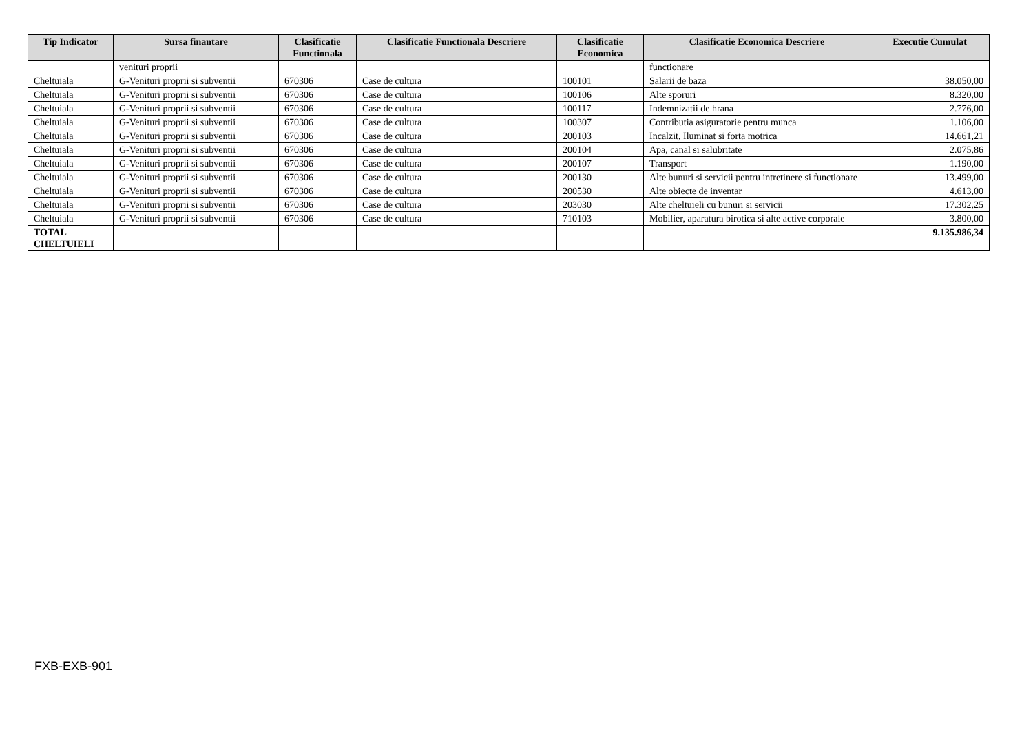| Tip Indicator | Sursa finantare | Clasificatie Functionala | Clasificatie Functionala Descriere | Clasificatie Economica | Clasificatie Economica Descriere | Executie Cumulat |
| --- | --- | --- | --- | --- | --- | --- |
| | venituri proprii | | | | functionare | |
| Cheltuiala | G-Venituri proprii si subventii | 670306 | Case de cultura | 100101 | Salarii de baza | 38.050,00 |
| Cheltuiala | G-Venituri proprii si subventii | 670306 | Case de cultura | 100106 | Alte sporuri | 8.320,00 |
| Cheltuiala | G-Venituri proprii si subventii | 670306 | Case de cultura | 100117 | Indemnizatii de hrana | 2.776,00 |
| Cheltuiala | G-Venituri proprii si subventii | 670306 | Case de cultura | 100307 | Contributia asiguratorie pentru munca | 1.106,00 |
| Cheltuiala | G-Venituri proprii si subventii | 670306 | Case de cultura | 200103 | Incalzit, Iluminat si forta motrica | 14.661,21 |
| Cheltuiala | G-Venituri proprii si subventii | 670306 | Case de cultura | 200104 | Apa, canal si salubritate | 2.075,86 |
| Cheltuiala | G-Venituri proprii si subventii | 670306 | Case de cultura | 200107 | Transport | 1.190,00 |
| Cheltuiala | G-Venituri proprii si subventii | 670306 | Case de cultura | 200130 | Alte bunuri si servicii pentru intretinere si functionare | 13.499,00 |
| Cheltuiala | G-Venituri proprii si subventii | 670306 | Case de cultura | 200530 | Alte obiecte de inventar | 4.613,00 |
| Cheltuiala | G-Venituri proprii si subventii | 670306 | Case de cultura | 203030 | Alte cheltuieli cu bunuri si servicii | 17.302,25 |
| Cheltuiala | G-Venituri proprii si subventii | 670306 | Case de cultura | 710103 | Mobilier, aparatura birotica si alte active corporale | 3.800,00 |
| TOTAL CHELTUIELI | | | | | | 9.135.986,34 |
FXB-EXB-901